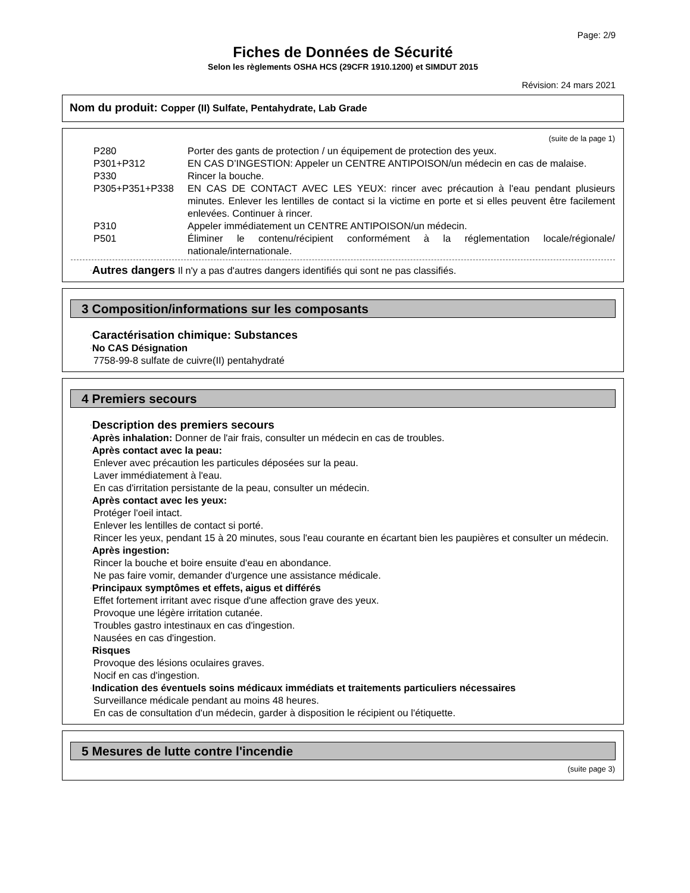Page: 2/9
Fiches de Données de Sécurité
Selon les règlements OSHA HCS (29CFR 1910.1200) et SIMDUT 2015
Révision: 24 mars 2021
Nom du produit: Copper (II) Sulfate, Pentahydrate, Lab Grade
(suite de la page 1)
P280 Porter des gants de protection / un équipement de protection des yeux.
P301+P312 EN CAS D’INGESTION: Appeler un CENTRE ANTIPOISON/un médecin en cas de malaise.
P330 Rincer la bouche.
P305+P351+P338 EN CAS DE CONTACT AVEC LES YEUX: rincer avec précaution à l'eau pendant plusieurs minutes. Enlever les lentilles de contact si la victime en porte et si elles peuvent être facilement enlevées. Continuer à rincer.
P310 Appeler immédiatement un CENTRE ANTIPOISON/un médecin.
P501 Éliminer le contenu/récipient conformément à la réglementation locale/régionale/ nationale/internationale.
·Autres dangers Il n'y a pas d'autres dangers identifiés qui sont ne pas classifiés.
3 Composition/informations sur les composants
·Caractérisation chimique: Substances
·No CAS Désignation
7758-99-8 sulfate de cuivre(II) pentahydraté
4 Premiers secours
·Description des premiers secours
·Après inhalation: Donner de l'air frais, consulter un médecin en cas de troubles.
·Après contact avec la peau:
Enlever avec précaution les particules déposées sur la peau.
Laver immédiatement à l'eau.
En cas d'irritation persistante de la peau, consulter un médecin.
·Après contact avec les yeux:
Protéger l'oeil intact.
Enlever les lentilles de contact si porté.
Rincer les yeux, pendant 15 à 20 minutes, sous l'eau courante en écartant bien les paupières et consulter un médecin.
·Après ingestion:
Rincer la bouche et boire ensuite d'eau en abondance.
Ne pas faire vomir, demander d'urgence une assistance médicale.
·Principaux symptômes et effets, aigus et différés
Effet fortement irritant avec risque d'une affection grave des yeux.
Provoque une légère irritation cutanée.
Troubles gastro intestinaux en cas d'ingestion.
Nausées en cas d'ingestion.
·Risques
Provoque des lésions oculaires graves.
Nocif en cas d'ingestion.
·Indication des éventuels soins médicaux immédiats et traitements particuliers nécessaires
Surveillance médicale pendant au moins 48 heures.
En cas de consultation d'un médecin, garder à disposition le récipient ou l'étiquette.
5 Mesures de lutte contre l'incendie
(suite page 3)